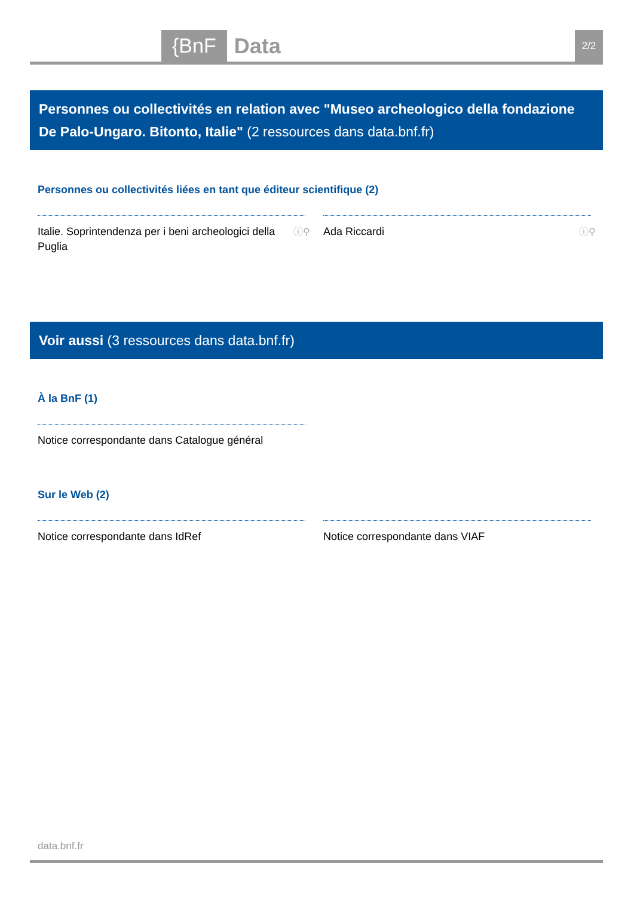{BnF Data 2/2
Personnes ou collectivités en relation avec "Museo archeologico della fondazione De Palo-Ungaro. Bitonto, Italie" (2 ressources dans data.bnf.fr)
Personnes ou collectivités liées en tant que éditeur scientifique (2)
Italie. Soprintendenza per i beni archeologici della Puglia ⓘ⚲
Ada Riccardi ⓘ⚲
Voir aussi (3 ressources dans data.bnf.fr)
À la BnF (1)
Notice correspondante dans Catalogue général
Sur le Web (2)
Notice correspondante dans IdRef Notice correspondante dans VIAF
data.bnf.fr